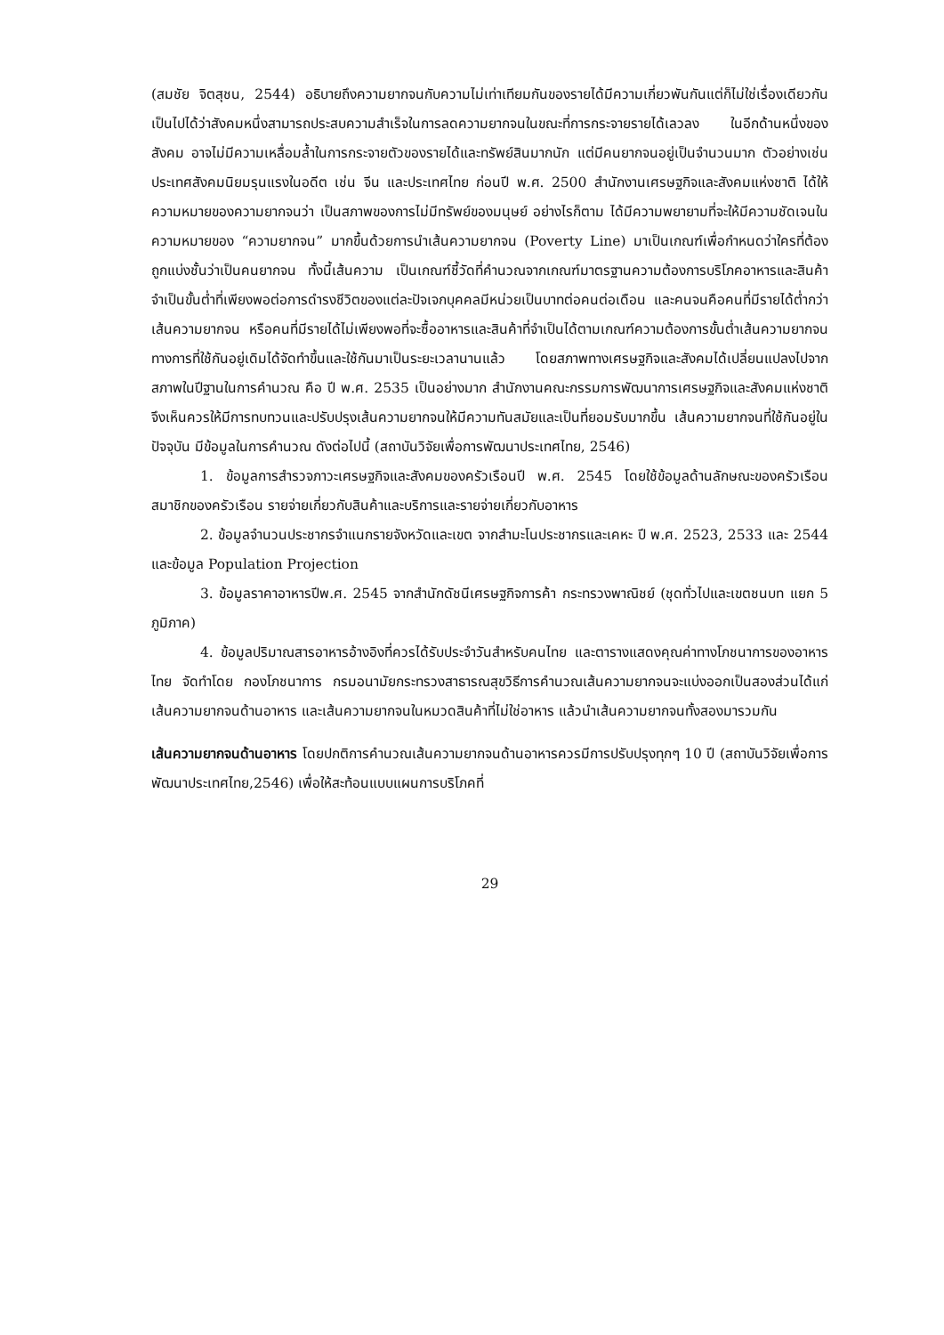(สมชัย จิตสุชน, 2544) อธิบายถึงความยากจนกับความไม่เท่าเทียมกันของรายได้มีความเกี่ยวพันกันแต่ก็ไม่ใช่เรื่องเดียวกัน เป็นไปได้ว่าสังคมหนึ่งสามารถประสบความสำเร็จในการลดความยากจนในขณะที่การกระจายรายได้เลวลง ในอีกด้านหนึ่งของสังคม อาจไม่มีความเหลื่อมล้ำในการกระจายตัวของรายได้และทรัพย์สินมากนัก แต่มีคนยากจนอยู่เป็นจำนวนมาก ตัวอย่างเช่น ประเทศสังคมนิยมรุนแรงในอดีต เช่น จีน และประเทศไทย ก่อนปี พ.ศ. 2500 สำนักงานเศรษฐกิจและสังคมแห่งชาติ ได้ให้ความหมายของความยากจนว่า เป็นสภาพของการไม่มีทรัพย์ของมนุษย์ อย่างไรก็ตาม ได้มีความพยายามที่จะให้มีความชัดเจนในความหมายของ “ความยากจน” มากขึ้นด้วยการนำเส้นความยากจน (Poverty Line) มาเป็นเกณฑ์เพื่อกำหนดว่าใครที่ต้องถูกแบ่งชั้นว่าเป็นคนยากจน ทั้งนี้เส้นความ เป็นเกณฑ์ชี้วัดที่คำนวณจากเกณฑ์มาตรฐานความต้องการบริโภคอาหารและสินค้าจำเป็นขั้นต่ำที่เพียงพอต่อการดำรงชีวิตของแต่ละปัจเจกบุคคลมีหน่วยเป็นบาทต่อคนต่อเดือน และคนจนคือคนที่มีรายได้ต่ำกว่าเส้นความยากจน หรือคนที่มีรายได้ไม่เพียงพอที่จะซื้ออาหารและสินค้าที่จำเป็นได้ตามเกณฑ์ความต้องการขั้นต่ำเส้นความยากจนทางการที่ใช้กันอยู่เดิมได้จัดทำขึ้นและใช้กันมาเป็นระยะเวลานานแล้ว โดยสภาพทางเศรษฐกิจและสังคมได้เปลี่ยนแปลงไปจากสภาพในปีฐานในการคำนวณ คือ ปี พ.ศ. 2535 เป็นอย่างมาก สำนักงานคณะกรรมการพัฒนาการเศรษฐกิจและสังคมแห่งชาติจึงเห็นควรให้มีการทบทวนและปรับปรุงเส้นความยากจนให้มีความทันสมัยและเป็นที่ยอมรับมากขึ้น เส้นความยากจนที่ใช้กันอยู่ในปัจจุบัน มีข้อมูลในการคำนวณ ดังต่อไปนี้ (สถาบันวิจัยเพื่อการพัฒนาประเทศไทย, 2546)
1. ข้อมูลการสำรวจภาวะเศรษฐกิจและสังคมของครัวเรือนปี พ.ศ. 2545 โดยใช้ข้อมูลด้านลักษณะของครัวเรือน สมาชิกของครัวเรือน รายจ่ายเกี่ยวกับสินค้าและบริการและรายจ่ายเกี่ยวกับอาหาร
2. ข้อมูลจำนวนประชากรจำแนกรายจังหวัดและเขต จากสำมะโนประชากรและเคหะ ปี พ.ศ. 2523, 2533 และ 2544 และข้อมูล Population Projection
3. ข้อมูลราคาอาหารปีพ.ศ. 2545 จากสำนักดัชนีเศรษฐกิจการค้า กระทรวงพาณิชย์ (ชุดทั่วไปและเขตชนบท แยก 5 ภูมิภาค)
4. ข้อมูลปริมาณสารอาหารอ้างอิงที่ควรได้รับประจำวันสำหรับคนไทย และตารางแสดงคุณค่าทางโภชนาการของอาหารไทย จัดทำโดย กองโภชนาการ กรมอนามัยกระทรวงสาธารณสุขวิธีการคำนวณเส้นความยากจนจะแบ่งออกเป็นสองส่วนได้แก่เส้นความยากจนด้านอาหาร และเส้นความยากจนในหมวดสินค้าที่ไม่ใช่อาหาร แล้วนำเส้นความยากจนทั้งสองมารวมกัน
เส้นความยากจนด้านอาหาร โดยปกติการคำนวณเส้นความยากจนด้านอาหารควรมีการปรับปรุงทุกๆ 10 ปี (สถาบันวิจัยเพื่อการพัฒนาประเทศไทย,2546) เพื่อให้สะท้อนแบบแผนการบริโภคที่
29